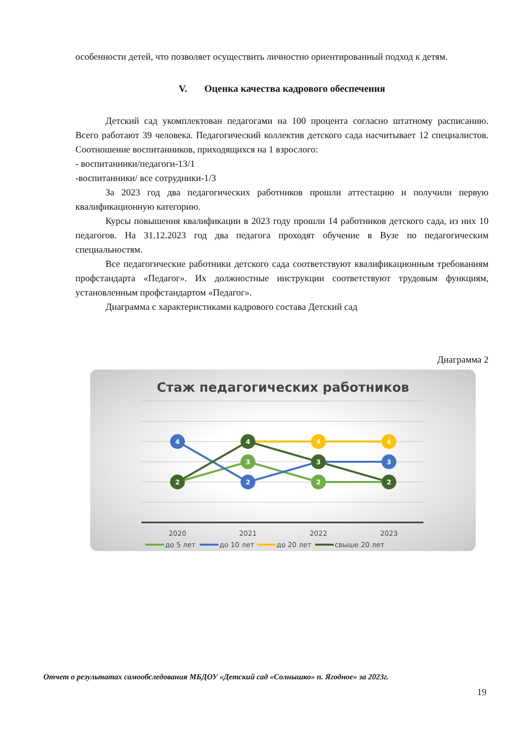особенности детей, что позволяет осуществить личностно ориентированный подход к детям.
V. Оценка качества кадрового обеспечения
Детский сад укомплектован педагогами на 100 процента согласно штатному расписанию. Всего работают 39 человека. Педагогический коллектив детского сада насчитывает 12 специалистов. Соотношение воспитанников, приходящихся на 1 взрослого:
- воспитанники/педагоги-13/1
-воспитанники/ все сотрудники-1/3
За 2023 год два педагогических работников прошли аттестацию и получили первую квалификационную категорию.
Курсы повышения квалификации в 2023 году прошли 14 работников детского сада, из них 10 педагогов. На 31.12.2023 год два педагога проходят обучение в Вузе по педагогическим специальностям.
Все педагогические работники детского сада соответствуют квалификационным требованиям профстандарта «Педагог». Их должностные инструкции соответствуют трудовым функциям, установленным профстандартом «Педагог».
Диаграмма с характеристиками кадрового состава Детский сад
Диаграмма 2
Стаж педагогических работников
4
2
4
3
2
4
3
2
4
3
2
2020
2021
2022
2023
до 5 лет
до 10 лет
до 20 лет
свыше 20 лет
Отчет о результатах самообследования МБДОУ «Детский сад «Солнышко» п. Ягодное» за 2023г.
19